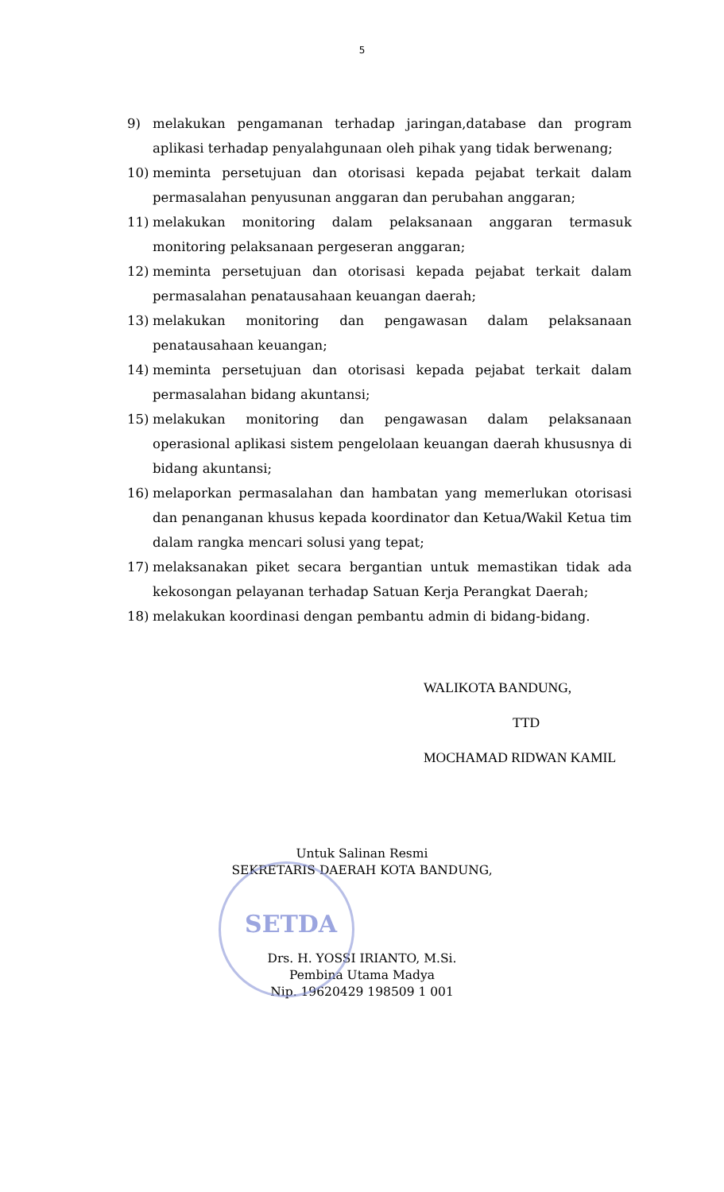5
9) melakukan pengamanan terhadap jaringan,database dan program aplikasi terhadap penyalahgunaan oleh pihak yang tidak berwenang;
10) meminta persetujuan dan otorisasi kepada pejabat terkait dalam permasalahan penyusunan anggaran dan perubahan anggaran;
11) melakukan monitoring dalam pelaksanaan anggaran termasuk monitoring pelaksanaan pergeseran anggaran;
12) meminta persetujuan dan otorisasi kepada pejabat terkait dalam permasalahan penatausahaan keuangan daerah;
13) melakukan monitoring dan pengawasan dalam pelaksanaan penatausahaan keuangan;
14) meminta persetujuan dan otorisasi kepada pejabat terkait dalam permasalahan bidang akuntansi;
15) melakukan monitoring dan pengawasan dalam pelaksanaan operasional aplikasi sistem pengelolaan keuangan daerah khususnya di bidang akuntansi;
16) melaporkan permasalahan dan hambatan yang memerlukan otorisasi dan penanganan khusus kepada koordinator dan Ketua/Wakil Ketua tim dalam rangka mencari solusi yang tepat;
17) melaksanakan piket secara bergantian untuk memastikan tidak ada kekosongan pelayanan terhadap Satuan Kerja Perangkat Daerah;
18) melakukan koordinasi dengan pembantu admin di bidang-bidang.
WALIKOTA BANDUNG,
TTD
MOCHAMAD RIDWAN KAMIL
SETDA
Untuk Salinan Resmi
SEKRETARIS DAERAH KOTA BANDUNG,
Drs. H. YOSSI IRIANTO, M.Si.
Pembina Utama Madya
Nip. 19620429 198509 1 001